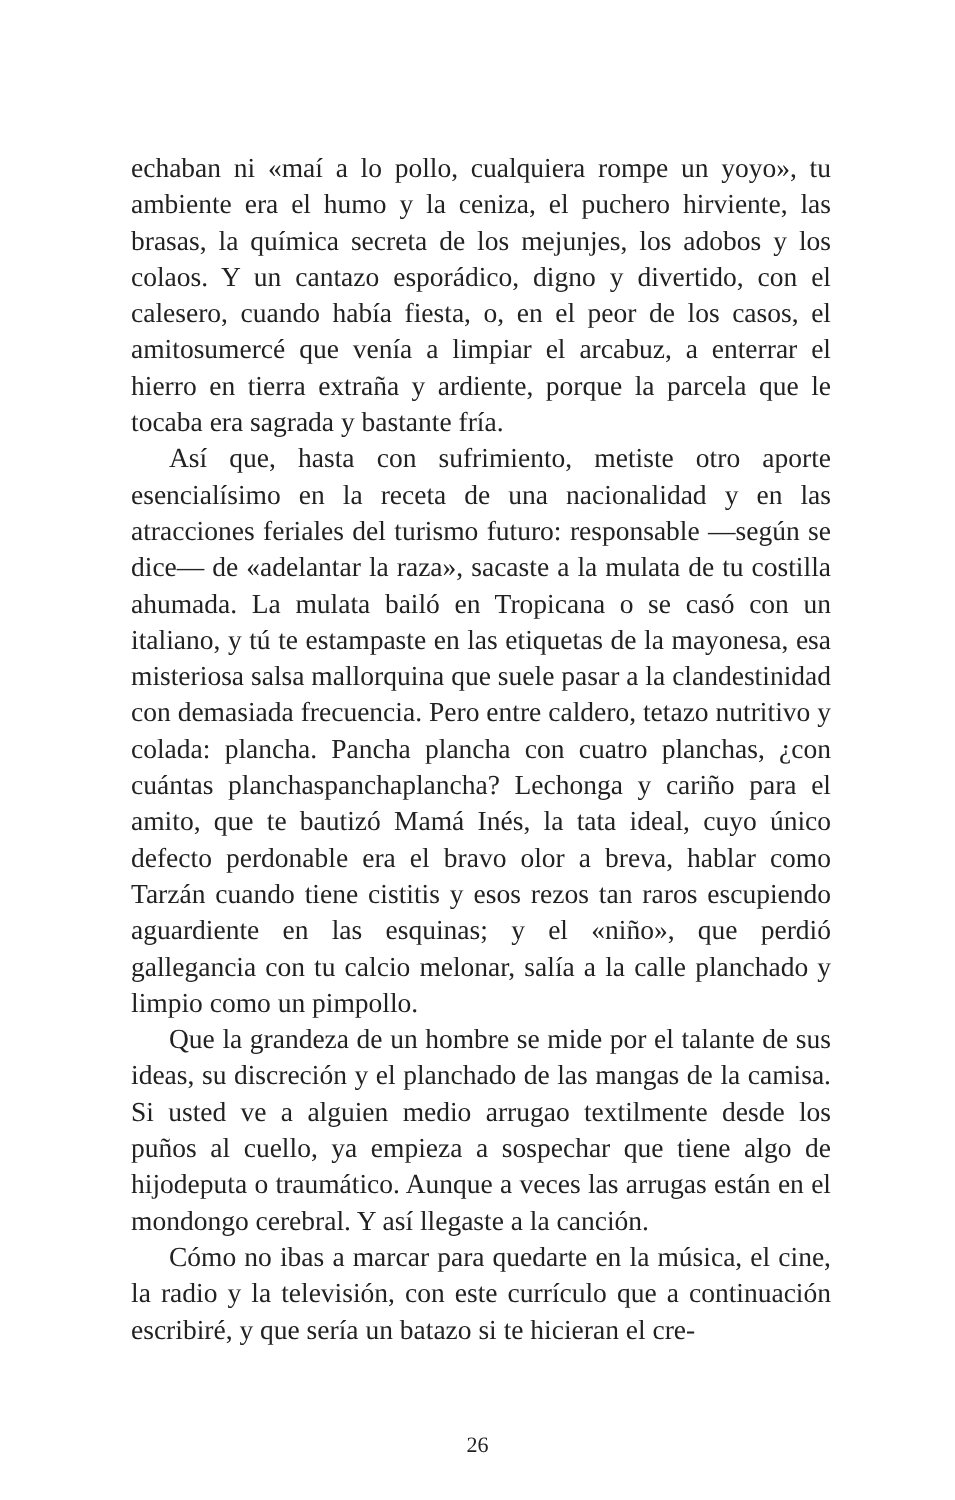echaban ni «maí a lo pollo, cualquiera rompe un yoyo», tu ambiente era el humo y la ceniza, el puchero hirviente, las brasas, la química secreta de los mejunjes, los adobos y los colaos. Y un cantazo esporádico, digno y divertido, con el calesero, cuando había fiesta, o, en el peor de los casos, el amitosumercé que venía a limpiar el arcabuz, a enterrar el hierro en tierra extraña y ardiente, porque la parcela que le tocaba era sagrada y bastante fría.
Así que, hasta con sufrimiento, metiste otro aporte esencialísimo en la receta de una nacionalidad y en las atracciones feriales del turismo futuro: responsable —según se dice— de «adelantar la raza», sacaste a la mulata de tu costilla ahumada. La mulata bailó en Tropicana o se casó con un italiano, y tú te estampaste en las etiquetas de la mayonesa, esa misteriosa salsa mallorquina que suele pasar a la clandestinidad con demasiada frecuencia. Pero entre caldero, tetazo nutritivo y colada: plancha. Pancha plancha con cuatro planchas, ¿con cuántas planchaspanchaplancha? Lechonga y cariño para el amito, que te bautizó Mamá Inés, la tata ideal, cuyo único defecto perdonable era el bravo olor a breva, hablar como Tarzán cuando tiene cistitis y esos rezos tan raros escupiendo aguardiente en las esquinas; y el «niño», que perdió gallegancia con tu calcio melonar, salía a la calle planchado y limpio como un pimpollo.
Que la grandeza de un hombre se mide por el talante de sus ideas, su discreción y el planchado de las mangas de la camisa. Si usted ve a alguien medio arrugao textilmente desde los puños al cuello, ya empieza a sospechar que tiene algo de hijodeputa o traumático. Aunque a veces las arrugas están en el mondongo cerebral. Y así llegaste a la canción.
Cómo no ibas a marcar para quedarte en la música, el cine, la radio y la televisión, con este currículo que a continuación escribiré, y que sería un batazo si te hicieran el cre-
26